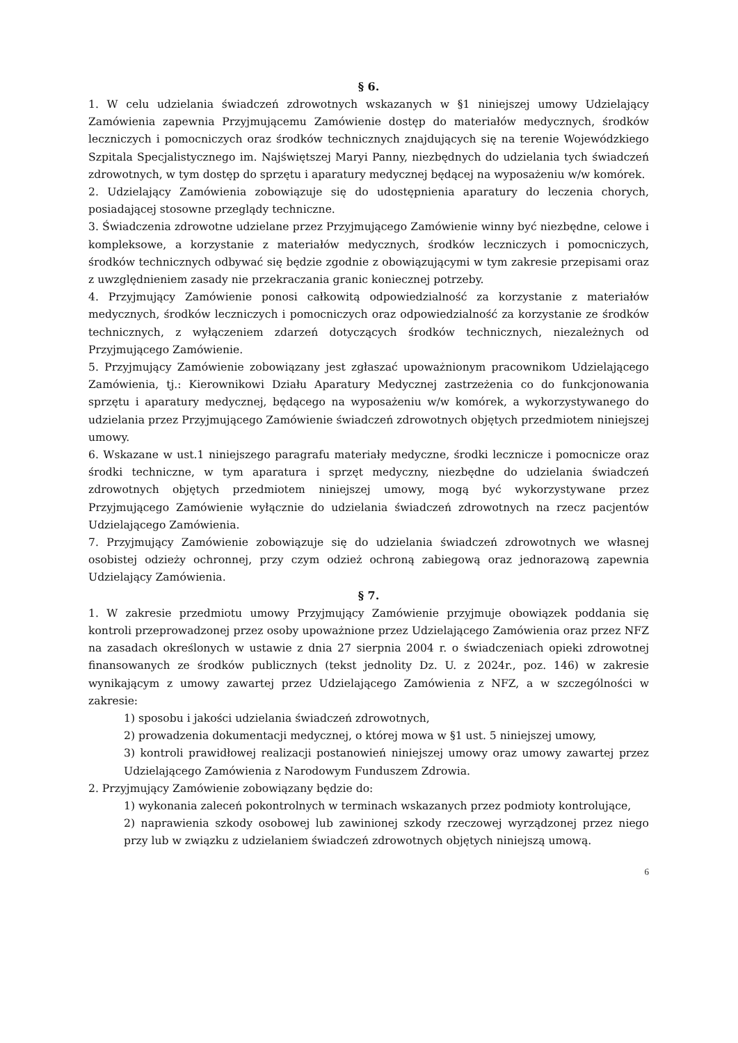§ 6.
1. W celu udzielania świadczeń zdrowotnych wskazanych w §1 niniejszej umowy Udzielający Zamówienia zapewnia Przyjmującemu Zamówienie dostęp do materiałów medycznych, środków leczniczych i pomocniczych oraz środków technicznych znajdujących się na terenie Wojewódzkiego Szpitala Specjalistycznego im. Najświętszej Maryi Panny, niezbędnych do udzielania tych świadczeń zdrowotnych, w tym dostęp do sprzętu i aparatury medycznej będącej na wyposażeniu w/w komórek.
2. Udzielający Zamówienia zobowiązuje się do udostępnienia aparatury do leczenia chorych, posiadającej stosowne przeglądy techniczne.
3. Świadczenia zdrowotne udzielane przez Przyjmującego Zamówienie winny być niezbędne, celowe i kompleksowe, a korzystanie z materiałów medycznych, środków leczniczych i pomocniczych, środków technicznych odbywać się będzie zgodnie z obowiązującymi w tym zakresie przepisami oraz z uwzględnieniem zasady nie przekraczania granic koniecznej potrzeby.
4. Przyjmujący Zamówienie ponosi całkowitą odpowiedzialność za korzystanie z materiałów medycznych, środków leczniczych i pomocniczych oraz odpowiedzialność za korzystanie ze środków technicznych, z wyłączeniem zdarzeń dotyczących środków technicznych, niezależnych od Przyjmującego Zamówienie.
5. Przyjmujący Zamówienie zobowiązany jest zgłaszać upoważnionym pracownikom Udzielającego Zamówienia, tj.: Kierownikowi Działu Aparatury Medycznej zastrzeżenia co do funkcjonowania sprzętu i aparatury medycznej, będącego na wyposażeniu w/w komórek, a wykorzystywanego do udzielania przez Przyjmującego Zamówienie świadczeń zdrowotnych objętych przedmiotem niniejszej umowy.
6. Wskazane w ust.1 niniejszego paragrafu materiały medyczne, środki lecznicze i pomocnicze oraz środki techniczne, w tym aparatura i sprzęt medyczny, niezbędne do udzielania świadczeń zdrowotnych objętych przedmiotem niniejszej umowy, mogą być wykorzystywane przez Przyjmującego Zamówienie wyłącznie do udzielania świadczeń zdrowotnych na rzecz pacjentów Udzielającego Zamówienia.
7. Przyjmujący Zamówienie zobowiązuje się do udzielania świadczeń zdrowotnych we własnej osobistej odzieży ochronnej, przy czym odzież ochroną zabiegową oraz jednorazową zapewnia Udzielający Zamówienia.
§ 7.
1. W zakresie przedmiotu umowy Przyjmujący Zamówienie przyjmuje obowiązek poddania się kontroli przeprowadzonej przez osoby upoważnione przez Udzielającego Zamówienia oraz przez NFZ na zasadach określonych w ustawie z dnia 27 sierpnia 2004 r. o świadczeniach opieki zdrowotnej finansowanych ze środków publicznych (tekst jednolity Dz. U. z 2024r., poz. 146) w zakresie wynikającym z umowy zawartej przez Udzielającego Zamówienia z NFZ, a w szczególności w zakresie:
1) sposobu i jakości udzielania świadczeń zdrowotnych,
2) prowadzenia dokumentacji medycznej, o której mowa w §1 ust. 5 niniejszej umowy,
3) kontroli prawidłowej realizacji postanowień niniejszej umowy oraz umowy zawartej przez Udzielającego Zamówienia z Narodowym Funduszem Zdrowia.
2. Przyjmujący Zamówienie zobowiązany będzie do:
1) wykonania zaleceń pokontrolnych w terminach wskazanych przez podmioty kontrolujące,
2) naprawienia szkody osobowej lub zawinionej szkody rzeczowej wyrządzonej przez niego przy lub w związku z udzielaniem świadczeń zdrowotnych objętych niniejszą umową.
6